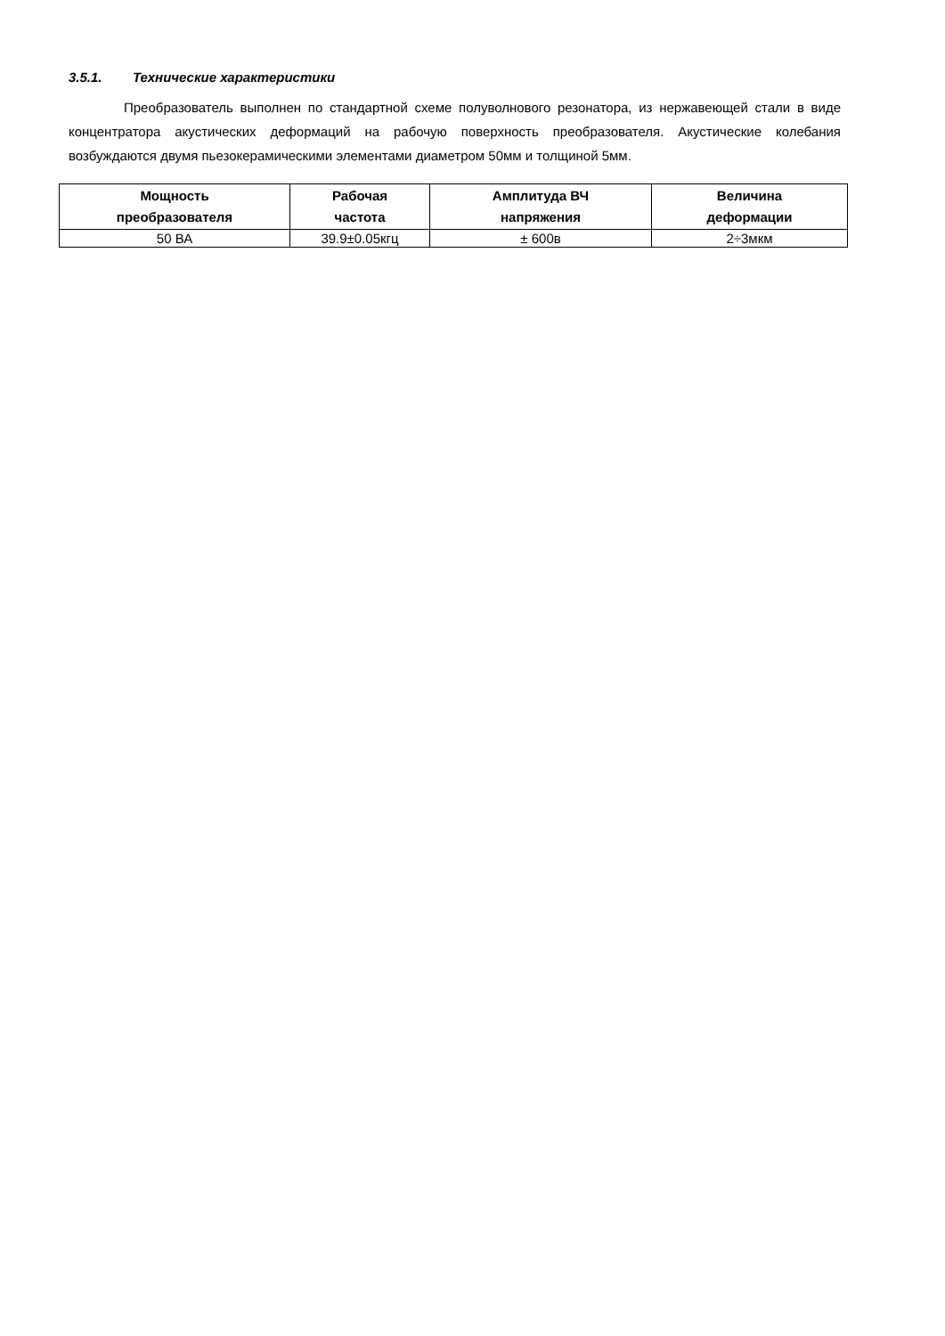3.5.1. Технические характеристики
Преобразователь выполнен по стандартной схеме полуволнового резонатора, из нержавеющей стали в виде концентратора акустических деформаций на рабочую поверхность преобразователя. Акустические колебания возбуждаются двумя пьезокерамическими элементами диаметром 50мм и толщиной 5мм.
| Мощность преобразователя | Рабочая частота | Амплитуда ВЧ напряжения | Величина деформации |
| --- | --- | --- | --- |
| 50 ВА | 39.9±0.05кгц | ± 600в | 2÷3мкм |